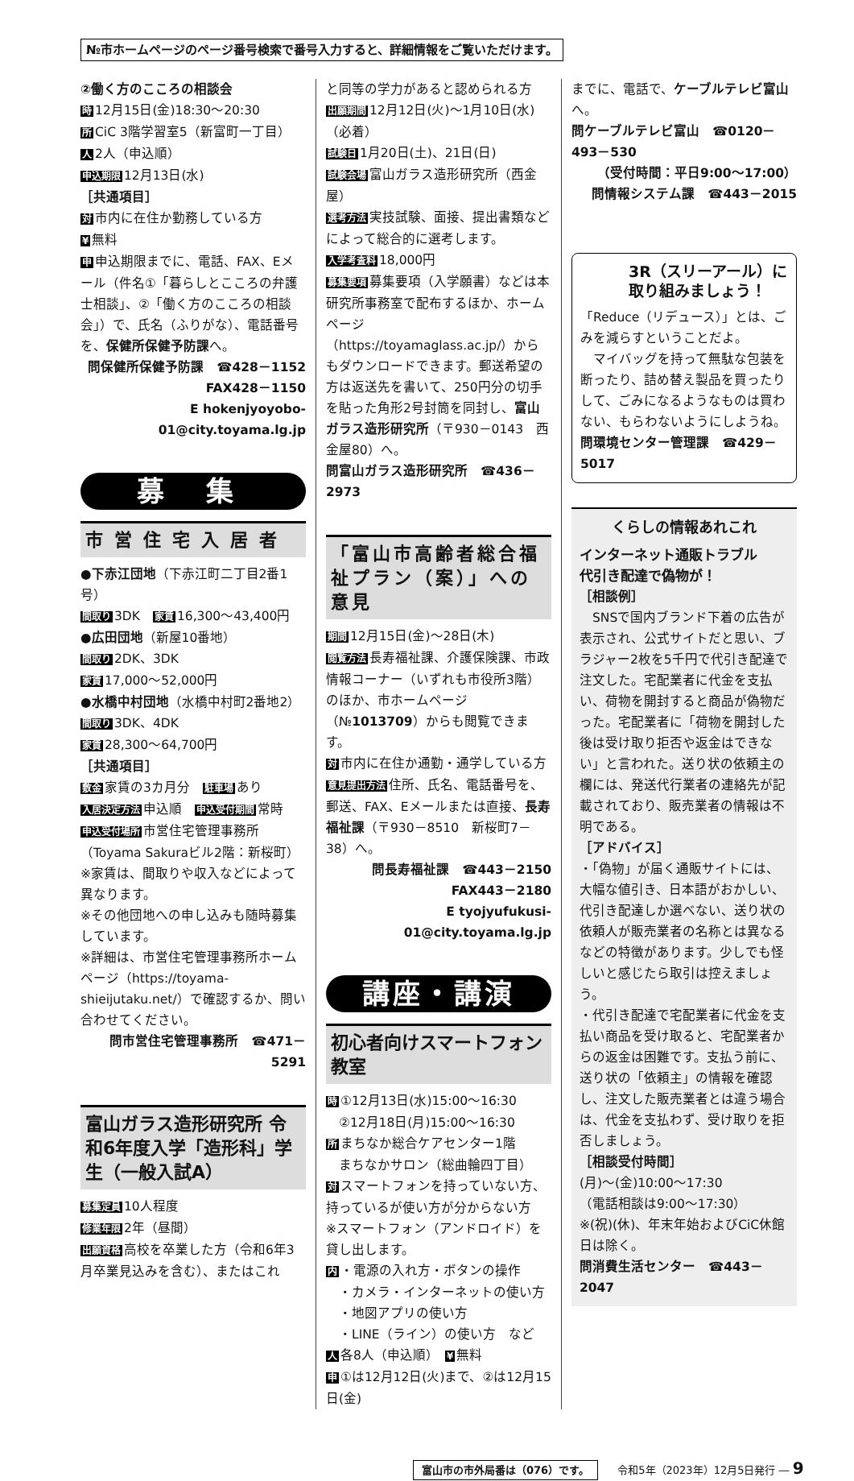№市ホームページのページ番号検索で番号入力すると、詳細情報をご覧いただけます。
②働く方のこころの相談会
時 12月15日(金)18:30～20:30
所 CiC 3階学習室5（新富町一丁目）
人 2人（申込順）
申込期限 12月13日(水)
［共通項目］
対市内に在住か勤務している方
¥ 無料
申申込期限までに、電話、FAX、Eメール（件名①「暮らしとこころの弁護士相談」、②「働く方のこころの相談会」）で、氏名（ふりがな）、電話番号を、保健所保健予防課へ。
問保健所保健予防課　☎428－1152
FAX428－1150
E hokenjyoyobo-01@city.toyama.lg.jp
募 集
市営住宅入居者
●下赤江団地（下赤江町二丁目2番1号）
間取り 3DK　家賃 16,300～43,400円
●広田団地（新屋10番地）
間取り 2DK、3DK
家賃 17,000～52,000円
●水橋中村団地（水橋中村町2番地2）
間取り 3DK、4DK
家賃 28,300～64,700円
［共通項目］
敷金 家賃の3カ月分　駐車場 あり
入居決定方法 申込順　申込受付期間 常時
申込受付場所 市営住宅管理事務所（Toyama Sakuraビル2階：新桜町）
※家賃は、間取りや収入などによって異なります。
※その他団地への申し込みも随時募集しています。
※詳細は、市営住宅管理事務所ホームページ（https://toyama-shieijutaku.net/）で確認するか、問い合わせてください。
問市営住宅管理事務所　☎471－5291
富山ガラス造形研究所 令和6年度入学「造形科」学生（一般入試A）
募集定員 10人程度
修業年限 2年（昼間）
出願資格 高校を卒業した方（令和6年3月卒業見込みを含む）、またはこれ
と同等の学力があると認められる方
出願期間 12月12日(火)～1月10日(水)（必着）
試験日 1月20日(土)、21日(日)
試験会場 富山ガラス造形研究所（西金屋）
選考方法 実技試験、面接、提出書類などによって総合的に選考します。
入学考査料 18,000円
募集要項 募集要項（入学願書）などは本研究所事務室で配布するほか、ホームページ（https://toyamaglass.ac.jp/）からもダウンロードできます。郵送希望の方は返送先を書いて、250円分の切手を貼った角形2号封筒を同封し、富山ガラス造形研究所（〒930－0143　西金屋80）へ。
問富山ガラス造形研究所　☎436－2973
「富山市高齢者総合福祉プラン（案）」への意見
期間 12月15日(金)～28日(木)
閲覧方法 長寿福祉課、介護保険課、市政情報コーナー（いずれも市役所3階）のほか、市ホームページ（№1013709）からも閲覧できます。
対市内に在住か通勤・通学している方
意見提出方法 住所、氏名、電話番号を、郵送、FAX、Eメールまたは直接、長寿福祉課（〒930－8510　新桜町7－38）へ。
問長寿福祉課　☎443－2150
FAX443－2180
E tyojyufukusi-01@city.toyama.lg.jp
講座・講演
初心者向けスマートフォン教室
時 ①12月13日(水)15:00～16:30
　②12月18日(月)15:00～16:30
所まちなか総合ケアセンター1階
　まちなかサロン（総曲輪四丁目）
対スマートフォンを持っていない方、持っているが使い方が分からない方
※スマートフォン（アンドロイド）を貸し出します。
内 ・電源の入れ方・ボタンの操作
　・カメラ・インターネットの使い方
　・地図アプリの使い方
　・LINE（ライン）の使い方　など
人各8人（申込順）　¥ 無料
申 ①は12月12日(火)まで、②は12月15日(金)
までに、電話で、ケーブルテレビ富山へ。
問ケーブルテレビ富山　☎0120－493－530
（受付時間：平日9:00～17:00）
問情報システム課　☎443－2015
3R（スリーアール）に取り組みましょう！
「Reduce（リデュース）」とは、ごみを減らすということだよ。
　マイバッグを持って無駄な包装を断ったり、詰め替え製品を買ったりして、ごみになるようなものは買わない、もらわないようにしようね。
問環境センター管理課　☎429－5017
くらしの情報あれこれ
インターネット通販トラブル
代引き配達で偽物が！
［相談例］
　SNSで国内ブランド下着の広告が表示され、公式サイトだと思い、ブラジャー2枚を5千円で代引き配達で注文した。宅配業者に代金を支払い、荷物を開封すると商品が偽物だった。宅配業者に「荷物を開封した後は受け取り拒否や返金はできない」と言われた。送り状の依頼主の欄には、発送代行業者の連絡先が記載されており、販売業者の情報は不明である。
［アドバイス］
・「偽物」が届く通販サイトには、大幅な値引き、日本語がおかしい、代引き配達しか選べない、送り状の依頼人が販売業者の名称とは異なるなどの特徴があります。少しでも怪しいと感じたら取引は控えましょう。
・代引き配達で宅配業者に代金を支払い商品を受け取ると、宅配業者からの返金は困難です。支払う前に、送り状の「依頼主」の情報を確認し、注文した販売業者とは違う場合は、代金を支払わず、受け取りを拒否しましょう。
［相談受付時間］
(月)～(金)10:00～17:30
（電話相談は9:00～17:30）
※(祝)(休)、年末年始およびCiC休館日は除く。
問消費生活センター　☎443－2047
富山市の市外局番は（076）です。 令和5年（2023年）12月5日発行 ― 9